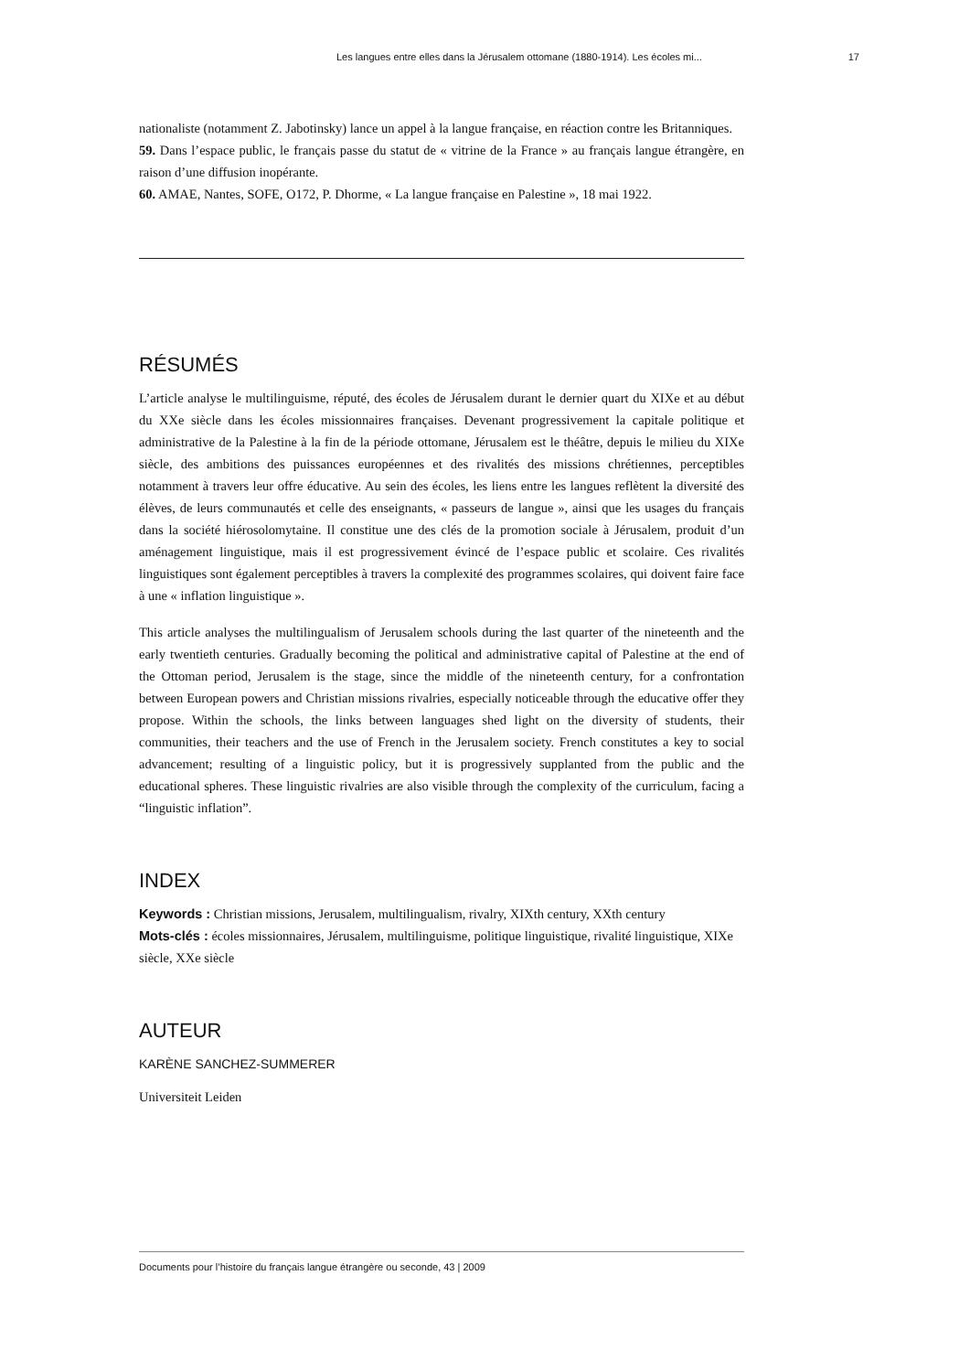Les langues entre elles dans la Jérusalem ottomane (1880-1914). Les écoles mi... 17
nationaliste (notamment Z. Jabotinsky) lance un appel à la langue française, en réaction contre les Britanniques.
59. Dans l’espace public, le français passe du statut de « vitrine de la France » au français langue étrangère, en raison d’une diffusion inopérante.
60. AMAE, Nantes, SOFE, O172, P. Dhorme, « La langue française en Palestine », 18 mai 1922.
RÉSUMÉS
L’article analyse le multilinguisme, réputé, des écoles de Jérusalem durant le dernier quart du XIXe et au début du XXe siècle dans les écoles missionnaires françaises. Devenant progressivement la capitale politique et administrative de la Palestine à la fin de la période ottomane, Jérusalem est le théâtre, depuis le milieu du XIXe siècle, des ambitions des puissances européennes et des rivalités des missions chrétiennes, perceptibles notamment à travers leur offre éducative. Au sein des écoles, les liens entre les langues reflètent la diversité des élèves, de leurs communautés et celle des enseignants, « passeurs de langue », ainsi que les usages du français dans la société hiérosolomytaine. Il constitue une des clés de la promotion sociale à Jérusalem, produit d’un aménagement linguistique, mais il est progressivement évincé de l’espace public et scolaire. Ces rivalités linguistiques sont également perceptibles à travers la complexité des programmes scolaires, qui doivent faire face à une « inflation linguistique ».
This article analyses the multilingualism of Jerusalem schools during the last quarter of the nineteenth and the early twentieth centuries. Gradually becoming the political and administrative capital of Palestine at the end of the Ottoman period, Jerusalem is the stage, since the middle of the nineteenth century, for a confrontation between European powers and Christian missions rivalries, especially noticeable through the educative offer they propose. Within the schools, the links between languages shed light on the diversity of students, their communities, their teachers and the use of French in the Jerusalem society. French constitutes a key to social advancement; resulting of a linguistic policy, but it is progressively supplanted from the public and the educational spheres. These linguistic rivalries are also visible through the complexity of the curriculum, facing a “linguistic inflation”.
INDEX
Keywords : Christian missions, Jerusalem, multilingualism, rivalry, XIXth century, XXth century
Mots-clés : écoles missionnaires, Jérusalem, multilinguisme, politique linguistique, rivalité linguistique, XIXe siècle, XXe siècle
AUTEUR
KARÈNE SANCHEZ-SUMMERER
Universiteit Leiden
Documents pour l’histoire du français langue étrangère ou seconde, 43 | 2009